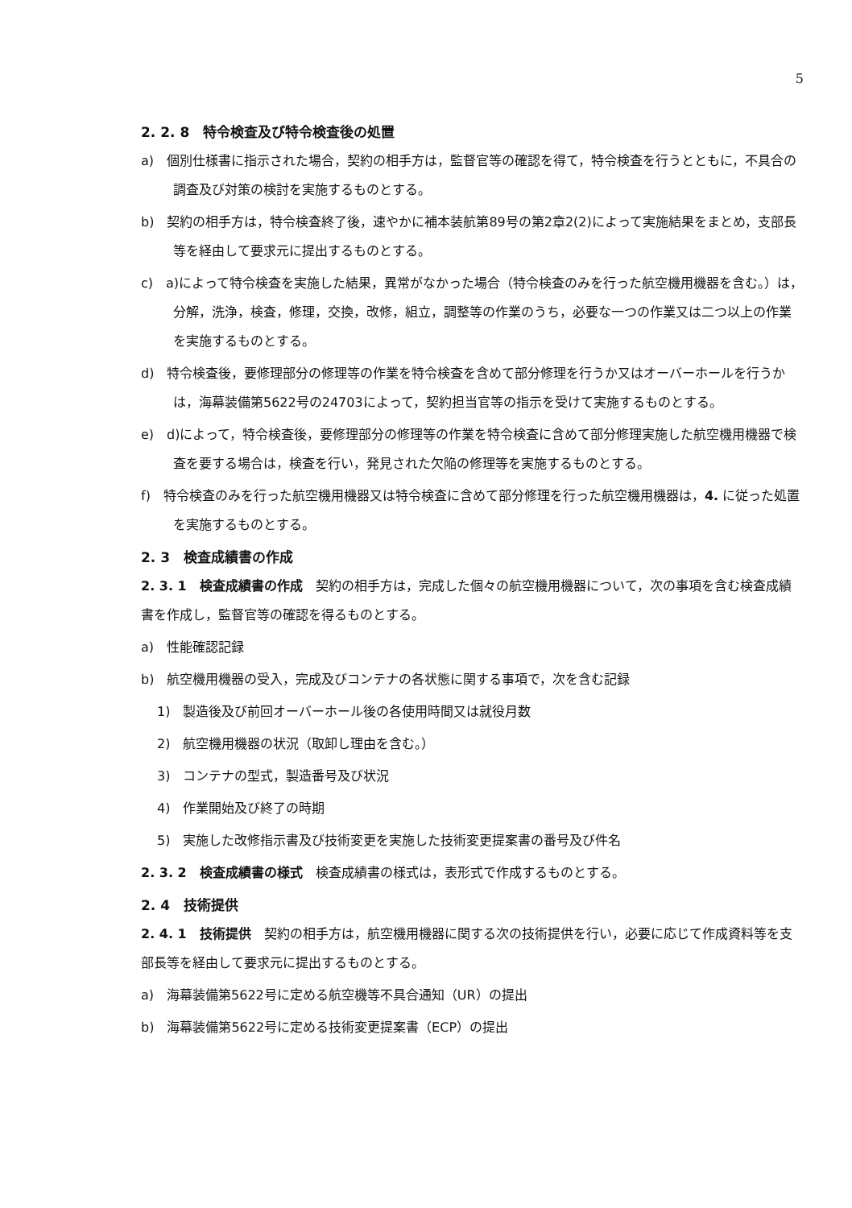5
2. 2. 8　特令検査及び特令検査後の処置
a)　個別仕様書に指示された場合，契約の相手方は，監督官等の確認を得て，特令検査を行うとともに，不具合の調査及び対策の検討を実施するものとする。
b)　契約の相手方は，特令検査終了後，速やかに補本装航第89号の第2章2(2)によって実施結果をまとめ，支部長等を経由して要求元に提出するものとする。
c)　a)によって特令検査を実施した結果，異常がなかった場合（特令検査のみを行った航空機用機器を含む。）は，分解，洗浄，検査，修理，交換，改修，組立，調整等の作業のうち，必要な一つの作業又は二つ以上の作業を実施するものとする。
d)　特令検査後，要修理部分の修理等の作業を特令検査を含めて部分修理を行うか又はオーバーホールを行うかは，海幕装備第5622号の24703によって，契約担当官等の指示を受けて実施するものとする。
e)　d)によって，特令検査後，要修理部分の修理等の作業を特令検査に含めて部分修理実施した航空機用機器で検査を要する場合は，検査を行い，発見された欠陥の修理等を実施するものとする。
f)　特令検査のみを行った航空機用機器又は特令検査に含めて部分修理を行った航空機用機器は，4. に従った処置を実施するものとする。
2. 3　検査成績書の作成
2. 3. 1　検査成績書の作成　契約の相手方は，完成した個々の航空機用機器について，次の事項を含む検査成績書を作成し，監督官等の確認を得るものとする。
a)　性能確認記録
b)　航空機用機器の受入，完成及びコンテナの各状態に関する事項で，次を含む記録
1)　製造後及び前回オーバーホール後の各使用時間又は就役月数
2)　航空機用機器の状況（取卸し理由を含む。）
3)　コンテナの型式，製造番号及び状況
4)　作業開始及び終了の時期
5)　実施した改修指示書及び技術変更を実施した技術変更提案書の番号及び件名
2. 3. 2　検査成績書の様式　検査成績書の様式は，表形式で作成するものとする。
2. 4　技術提供
2. 4. 1　技術提供　契約の相手方は，航空機用機器に関する次の技術提供を行い，必要に応じて作成資料等を支部長等を経由して要求元に提出するものとする。
a)　海幕装備第5622号に定める航空機等不具合通知（UR）の提出
b)　海幕装備第5622号に定める技術変更提案書（ECP）の提出